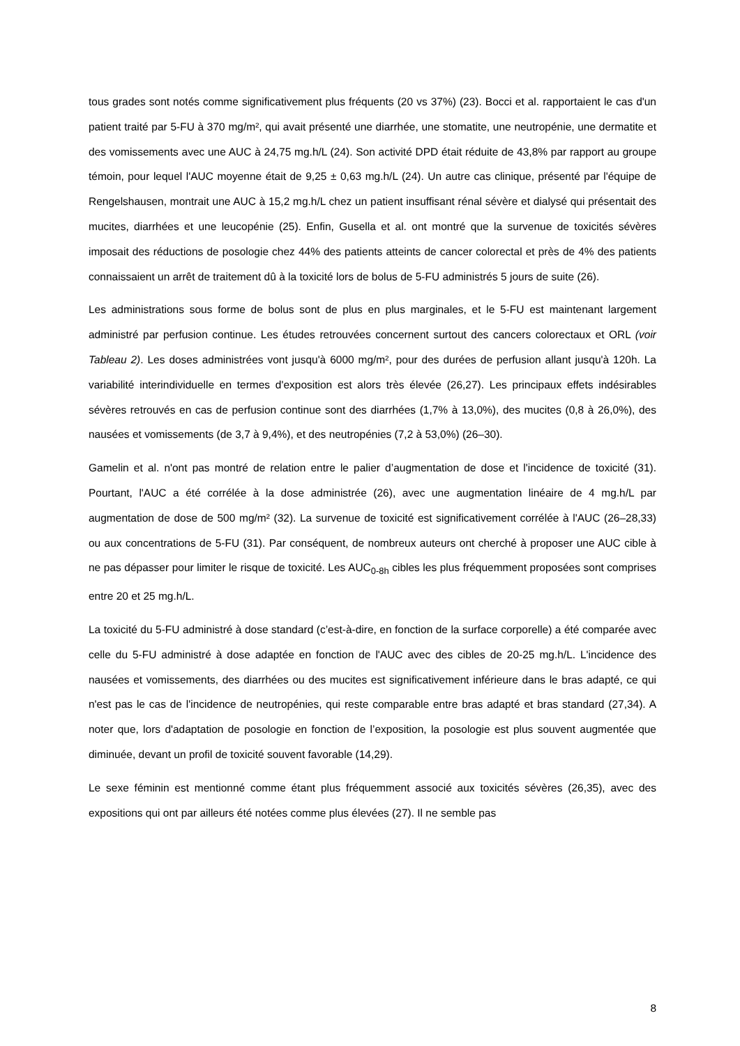tous grades sont notés comme significativement plus fréquents (20 vs 37%) (23). Bocci et al. rapportaient le cas d'un patient traité par 5-FU à 370 mg/m², qui avait présenté une diarrhée, une stomatite, une neutropénie, une dermatite et des vomissements avec une AUC à 24,75 mg.h/L (24). Son activité DPD était réduite de 43,8% par rapport au groupe témoin, pour lequel l'AUC moyenne était de 9,25 ± 0,63 mg.h/L (24). Un autre cas clinique, présenté par l'équipe de Rengelshausen, montrait une AUC à 15,2 mg.h/L chez un patient insuffisant rénal sévère et dialysé qui présentait des mucites, diarrhées et une leucopénie (25). Enfin, Gusella et al. ont montré que la survenue de toxicités sévères imposait des réductions de posologie chez 44% des patients atteints de cancer colorectal et près de 4% des patients connaissaient un arrêt de traitement dû à la toxicité lors de bolus de 5-FU administrés 5 jours de suite (26).
Les administrations sous forme de bolus sont de plus en plus marginales, et le 5-FU est maintenant largement administré par perfusion continue. Les études retrouvées concernent surtout des cancers colorectaux et ORL (voir Tableau 2). Les doses administrées vont jusqu'à 6000 mg/m², pour des durées de perfusion allant jusqu'à 120h. La variabilité interindividuelle en termes d'exposition est alors très élevée (26,27). Les principaux effets indésirables sévères retrouvés en cas de perfusion continue sont des diarrhées (1,7% à 13,0%), des mucites (0,8 à 26,0%), des nausées et vomissements (de 3,7 à 9,4%), et des neutropénies (7,2 à 53,0%) (26–30).
Gamelin et al. n'ont pas montré de relation entre le palier d’augmentation de dose et l'incidence de toxicité (31). Pourtant, l'AUC a été corrélée à la dose administrée (26), avec une augmentation linéaire de 4 mg.h/L par augmentation de dose de 500 mg/m² (32). La survenue de toxicité est significativement corrélée à l'AUC (26–28,33) ou aux concentrations de 5-FU (31). Par conséquent, de nombreux auteurs ont cherché à proposer une AUC cible à ne pas dépasser pour limiter le risque de toxicité. Les AUC<sub>0-8h</sub> cibles les plus fréquemment proposées sont comprises entre 20 et 25 mg.h/L.
La toxicité du 5-FU administré à dose standard (c’est-à-dire, en fonction de la surface corporelle) a été comparée avec celle du 5-FU administré à dose adaptée en fonction de l'AUC avec des cibles de 20-25 mg.h/L. L'incidence des nausées et vomissements, des diarrhées ou des mucites est significativement inférieure dans le bras adapté, ce qui n'est pas le cas de l'incidence de neutropénies, qui reste comparable entre bras adapté et bras standard (27,34). A noter que, lors d'adaptation de posologie en fonction de l’exposition, la posologie est plus souvent augmentée que diminuée, devant un profil de toxicité souvent favorable (14,29).
Le sexe féminin est mentionné comme étant plus fréquemment associé aux toxicités sévères (26,35), avec des expositions qui ont par ailleurs été notées comme plus élevées (27). Il ne semble pas
8